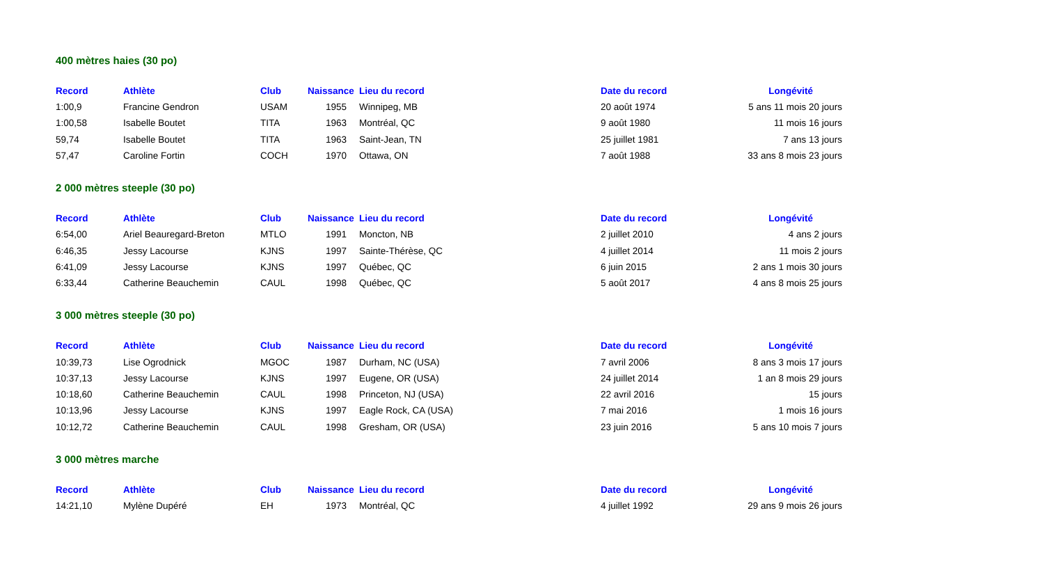400 mètres haies (30 po)
| Record | Athlète | Club | Naissance | Lieu du record | Date du record | Longévité |
| --- | --- | --- | --- | --- | --- | --- |
| 1:00,9 | Francine Gendron | USAM | 1955 | Winnipeg, MB | 20 août 1974 | 5 ans 11 mois 20 jours |
| 1:00,58 | Isabelle Boutet | TITA | 1963 | Montréal, QC | 9 août 1980 | 11 mois 16 jours |
| 59,74 | Isabelle Boutet | TITA | 1963 | Saint-Jean, TN | 25 juillet 1981 | 7 ans 13 jours |
| 57,47 | Caroline Fortin | COCH | 1970 | Ottawa, ON | 7 août 1988 | 33 ans 8 mois 23 jours |
2 000 mètres steeple (30 po)
| Record | Athlète | Club | Naissance | Lieu du record | Date du record | Longévité |
| --- | --- | --- | --- | --- | --- | --- |
| 6:54,00 | Ariel Beauregard-Breton | MTLO | 1991 | Moncton, NB | 2 juillet 2010 | 4 ans 2 jours |
| 6:46,35 | Jessy Lacourse | KJNS | 1997 | Sainte-Thérèse, QC | 4 juillet 2014 | 11 mois 2 jours |
| 6:41,09 | Jessy Lacourse | KJNS | 1997 | Québec, QC | 6 juin 2015 | 2 ans 1 mois 30 jours |
| 6:33,44 | Catherine Beauchemin | CAUL | 1998 | Québec, QC | 5 août 2017 | 4 ans 8 mois 25 jours |
3 000 mètres steeple (30 po)
| Record | Athlète | Club | Naissance | Lieu du record | Date du record | Longévité |
| --- | --- | --- | --- | --- | --- | --- |
| 10:39,73 | Lise Ogrodnick | MGOC | 1987 | Durham, NC (USA) | 7 avril 2006 | 8 ans 3 mois 17 jours |
| 10:37,13 | Jessy Lacourse | KJNS | 1997 | Eugene, OR (USA) | 24 juillet 2014 | 1 an 8 mois 29 jours |
| 10:18,60 | Catherine Beauchemin | CAUL | 1998 | Princeton, NJ (USA) | 22 avril 2016 | 15 jours |
| 10:13,96 | Jessy Lacourse | KJNS | 1997 | Eagle Rock, CA (USA) | 7 mai 2016 | 1 mois 16 jours |
| 10:12,72 | Catherine Beauchemin | CAUL | 1998 | Gresham, OR (USA) | 23 juin 2016 | 5 ans 10 mois 7 jours |
3 000 mètres marche
| Record | Athlète | Club | Naissance | Lieu du record | Date du record | Longévité |
| --- | --- | --- | --- | --- | --- | --- |
| 14:21,10 | Mylène Dupéré | EH | 1973 | Montréal, QC | 4 juillet 1992 | 29 ans 9 mois 26 jours |